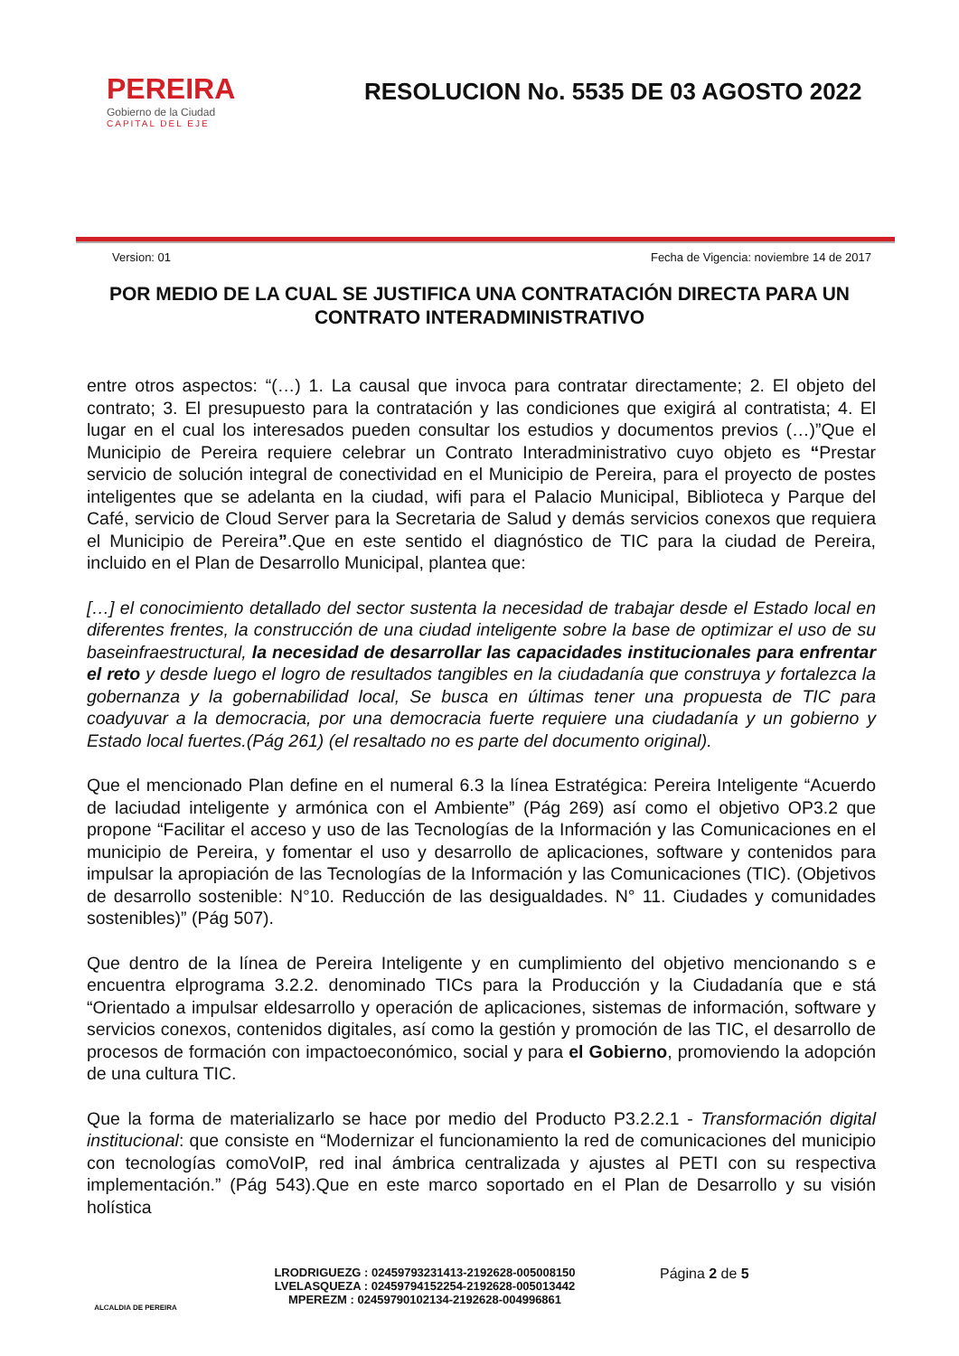PEREIRA
Gobierno de la Ciudad
CAPITAL DEL EJE
RESOLUCION No. 5535 DE 03 AGOSTO 2022
Version: 01 Fecha de Vigencia: noviembre 14 de 2017
POR MEDIO DE LA CUAL SE JUSTIFICA UNA CONTRATACIÓN DIRECTA PARA UN CONTRATO INTERADMINISTRATIVO
entre otros aspectos: “(…) 1. La causal que invoca para contratar directamente; 2. El objeto del contrato; 3. El presupuesto para la contratación y las condiciones que exigirá al contratista; 4. El lugar en el cual los interesados pueden consultar los estudios y documentos previos (…)”Que el Municipio de Pereira requiere celebrar un Contrato Interadministrativo cuyo objeto es “Prestar servicio de solución integral de conectividad en el Municipio de Pereira, para el proyecto de postes inteligentes que se adelanta en la ciudad, wifi para el Palacio Municipal, Biblioteca y Parque del Café, servicio de Cloud Server para la Secretaria de Salud y demás servicios conexos que requiera el Municipio de Pereira”.Que en este sentido el diagnóstico de TIC para la ciudad de Pereira, incluido en el Plan de Desarrollo Municipal, plantea que:
[…] el conocimiento detallado del sector sustenta la necesidad de trabajar desde el Estado local en diferentes frentes, la construcción de una ciudad inteligente sobre la base de optimizar el uso de su baseinfraestructural, la necesidad de desarrollar las capacidades institucionales para enfrentar el reto y desde luego el logro de resultados tangibles en la ciudadanía que construya y fortalezca la gobernanza y la gobernabilidad local, Se busca en últimas tener una propuesta de TIC para coadyuvar a la democracia, por una democracia fuerte requiere una ciudadanía y un gobierno y Estado local fuertes.(Pág 261) (el resaltado no es parte del documento original).
Que el mencionado Plan define en el numeral 6.3 la línea Estratégica: Pereira Inteligente “Acuerdo de laciudad inteligente y armónica con el Ambiente” (Pág 269) así como el objetivo OP3.2 que propone “Facilitar el acceso y uso de las Tecnologías de la Información y las Comunicaciones en el municipio de Pereira, y fomentar el uso y desarrollo de aplicaciones, software y contenidos para impulsar la apropiación de las Tecnologías de la Información y las Comunicaciones (TIC). (Objetivos de desarrollo sostenible: N°10. Reducción de las desigualdades. N° 11. Ciudades y comunidades sostenibles)” (Pág 507).
Que dentro de la línea de Pereira Inteligente y en cumplimiento del objetivo mencionando s e encuentra elprograma 3.2.2. denominado TICs para la Producción y la Ciudadanía que e stá “Orientado a impulsar eldesarrollo y operación de aplicaciones, sistemas de información, software y servicios conexos, contenidos digitales, así como la gestión y promoción de las TIC, el desarrollo de procesos de formación con impactoeconómico, social y para el Gobierno, promoviendo la adopción de una cultura TIC.
Que la forma de materializarlo se hace por medio del Producto P3.2.2.1 - Transformación digital institucional: que consiste en “Modernizar el funcionamiento la red de comunicaciones del municipio con tecnologías comoVoIP, red inal ámbrica centralizada y ajustes al PETI con su respectiva implementación.” (Pág 543).Que en este marco soportado en el Plan de Desarrollo y su visión holística
ALCALDIA DE PEREIRA
LRODRIGUEZG : 02459793231413-2192628-005008150
LVELASQUEZA : 02459794152254-2192628-005013442
MPEREZM : 02459790102134-2192628-004996861
Página 2 de 5